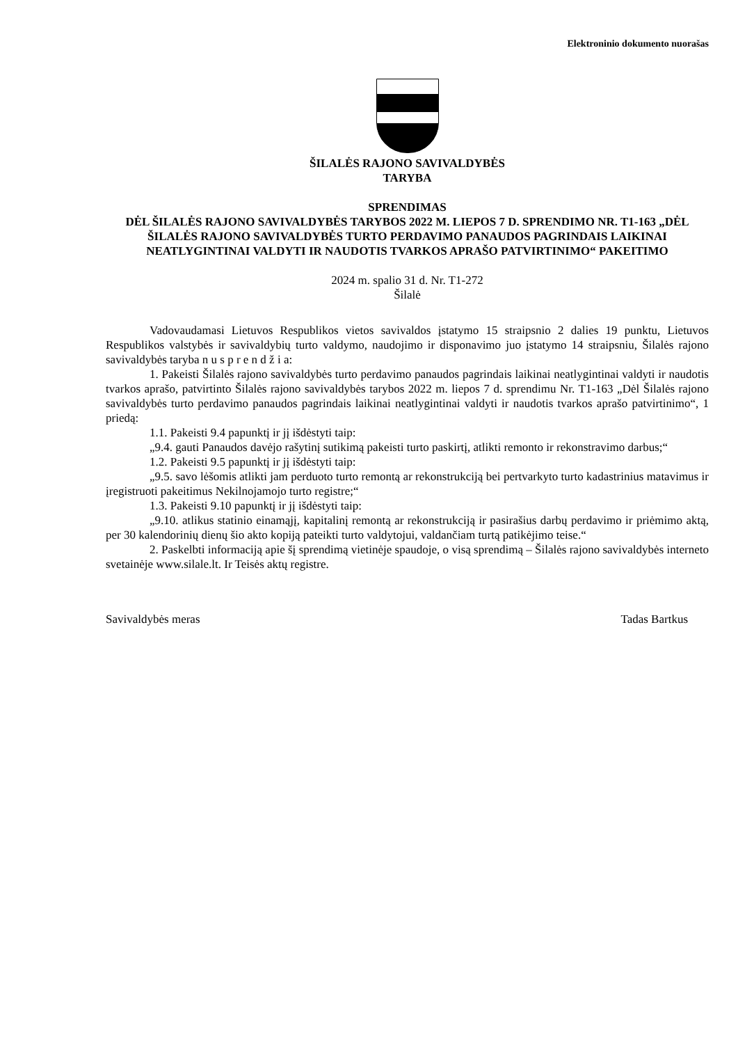Elektroninio dokumento nuorašas
ŠILALĖS RAJONO SAVIVALDYBĖS
TARYBA
SPRENDIMAS
DĖL ŠILALĖS RAJONO SAVIVALDYBĖS TARYBOS 2022 M. LIEPOS 7 D. SPRENDIMO NR. T1-163 „DĖL ŠILALĖS RAJONO SAVIVALDYBĖS TURTO PERDAVIMO PANAUDOS PAGRINDAIS LAIKINAI NEATLYGINTINAI VALDYTI IR NAUDOTIS TVARKOS APRAŠO PATVIRTINIMO“ PAKEITIMO
2024 m. spalio 31 d. Nr. T1-272
Šilalė
Vadovaudamasi Lietuvos Respublikos vietos savivaldos įstatymo 15 straipsnio 2 dalies 19 punktu, Lietuvos Respublikos valstybės ir savivaldybių turto valdymo, naudojimo ir disponavimo juo įstatymo 14 straipsniu, Šilalės rajono savivaldybės taryba n u s p r e n d ž i a:
1. Pakeisti Šilalės rajono savivaldybės turto perdavimo panaudos pagrindais laikinai neatlygintinai valdyti ir naudotis tvarkos aprašo, patvirtinto Šilalės rajono savivaldybės tarybos 2022 m. liepos 7 d. sprendimu Nr. T1-163 „Dėl Šilalės rajono savivaldybės turto perdavimo panaudos pagrindais laikinai neatlygintinai valdyti ir naudotis tvarkos aprašo patvirtinimo“, 1 priedą:
1.1. Pakeisti 9.4 papunktį ir jį išdėstyti taip:
„9.4. gauti Panaudos davėjo rašytinį sutikimą pakeisti turto paskirtį, atlikti remonto ir rekonstravimo darbus;“
1.2. Pakeisti 9.5 papunktį ir jį išdėstyti taip:
„9.5. savo lėšomis atlikti jam perduoto turto remontą ar rekonstrukciją bei pertvarkyto turto kadastrinius matavimus ir įregistruoti pakeitimus Nekilnojamojo turto registre;“
1.3. Pakeisti 9.10 papunktį ir jį išdėstyti taip:
„9.10. atlikus statinio einamąjį, kapitalinį remontą ar rekonstrukciją ir pasirašius darbų perdavimo ir priėmimo aktą, per 30 kalendorinių dienų šio akto kopiją pateikti turto valdytojui, valdančiam turtą patikėjimo teise.“
2. Paskelbti informaciją apie šį sprendimą vietinėje spaudoje, o visą sprendimą – Šilalės rajono savivaldybės interneto svetainėje www.silale.lt. Ir Teisės aktų registre.
Savivaldybės meras Tadas Bartkus